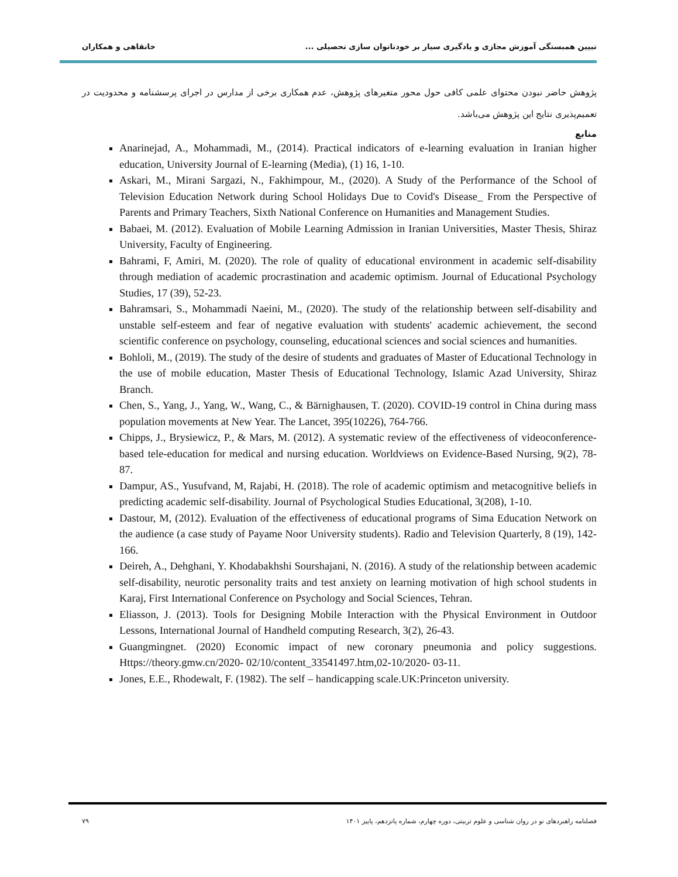تبیین همبستگی آموزش مجازی و یادگیری سیار بر خودناتوان سازی تحصیلی ... خانقاهی و همکاران
پژوهش حاضر نبودن محتوای علمی کافی حول محور متغیرهای پژوهش، عدم همکاری برخی از مدارس در اجرای پرسشنامه و محدودیت در تعمیم‌پذیری نتایج این پژوهش می‌باشد.
منابع
Anarinejad, A., Mohammadi, M., (2014). Practical indicators of e-learning evaluation in Iranian higher education, University Journal of E-learning (Media), (1) 16, 1-10.
Askari, M., Mirani Sargazi, N., Fakhimpour, M., (2020). A Study of the Performance of the School of Television Education Network during School Holidays Due to Covid's Disease_ From the Perspective of Parents and Primary Teachers, Sixth National Conference on Humanities and Management Studies.
Babaei, M. (2012). Evaluation of Mobile Learning Admission in Iranian Universities, Master Thesis, Shiraz University, Faculty of Engineering.
Bahrami, F, Amiri, M. (2020). The role of quality of educational environment in academic self-disability through mediation of academic procrastination and academic optimism. Journal of Educational Psychology Studies, 17 (39), 52-23.
Bahramsari, S., Mohammadi Naeini, M., (2020). The study of the relationship between self-disability and unstable self-esteem and fear of negative evaluation with students' academic achievement, the second scientific conference on psychology, counseling, educational sciences and social sciences and humanities.
Bohloli, M., (2019). The study of the desire of students and graduates of Master of Educational Technology in the use of mobile education, Master Thesis of Educational Technology, Islamic Azad University, Shiraz Branch.
Chen, S., Yang, J., Yang, W., Wang, C., & Bärnighausen, T. (2020). COVID-19 control in China during mass population movements at New Year. The Lancet, 395(10226), 764-766.
Chipps, J., Brysiewicz, P., & Mars, M. (2012). A systematic review of the effectiveness of videoconference-based tele-education for medical and nursing education. Worldviews on Evidence-Based Nursing, 9(2), 78-87.
Dampur, AS., Yusufvand, M, Rajabi, H. (2018). The role of academic optimism and metacognitive beliefs in predicting academic self-disability. Journal of Psychological Studies Educational, 3(208), 1-10.
Dastour, M, (2012). Evaluation of the effectiveness of educational programs of Sima Education Network on the audience (a case study of Payame Noor University students). Radio and Television Quarterly, 8 (19), 142-166.
Deireh, A., Dehghani, Y. Khodabakhshi Sourshajani, N. (2016). A study of the relationship between academic self-disability, neurotic personality traits and test anxiety on learning motivation of high school students in Karaj, First International Conference on Psychology and Social Sciences, Tehran.
Eliasson, J. (2013). Tools for Designing Mobile Interaction with the Physical Environment in Outdoor Lessons, International Journal of Handheld computing Research, 3(2), 26-43.
Guangmingnet. (2020) Economic impact of new coronary pneumonia and policy suggestions. Https://theory.gmw.cn/2020- 02/10/content_33541497.htm,02-10/2020- 03-11.
Jones, E.E., Rhodewalt, F. (1982). The self – handicapping scale.UK:Princeton university.
فصلنامه راهبردهای نو در روان شناسی و علوم تربیتی، دوره چهارم، شماره پانزدهم، پاییز ۱۴۰۱ ۷۹